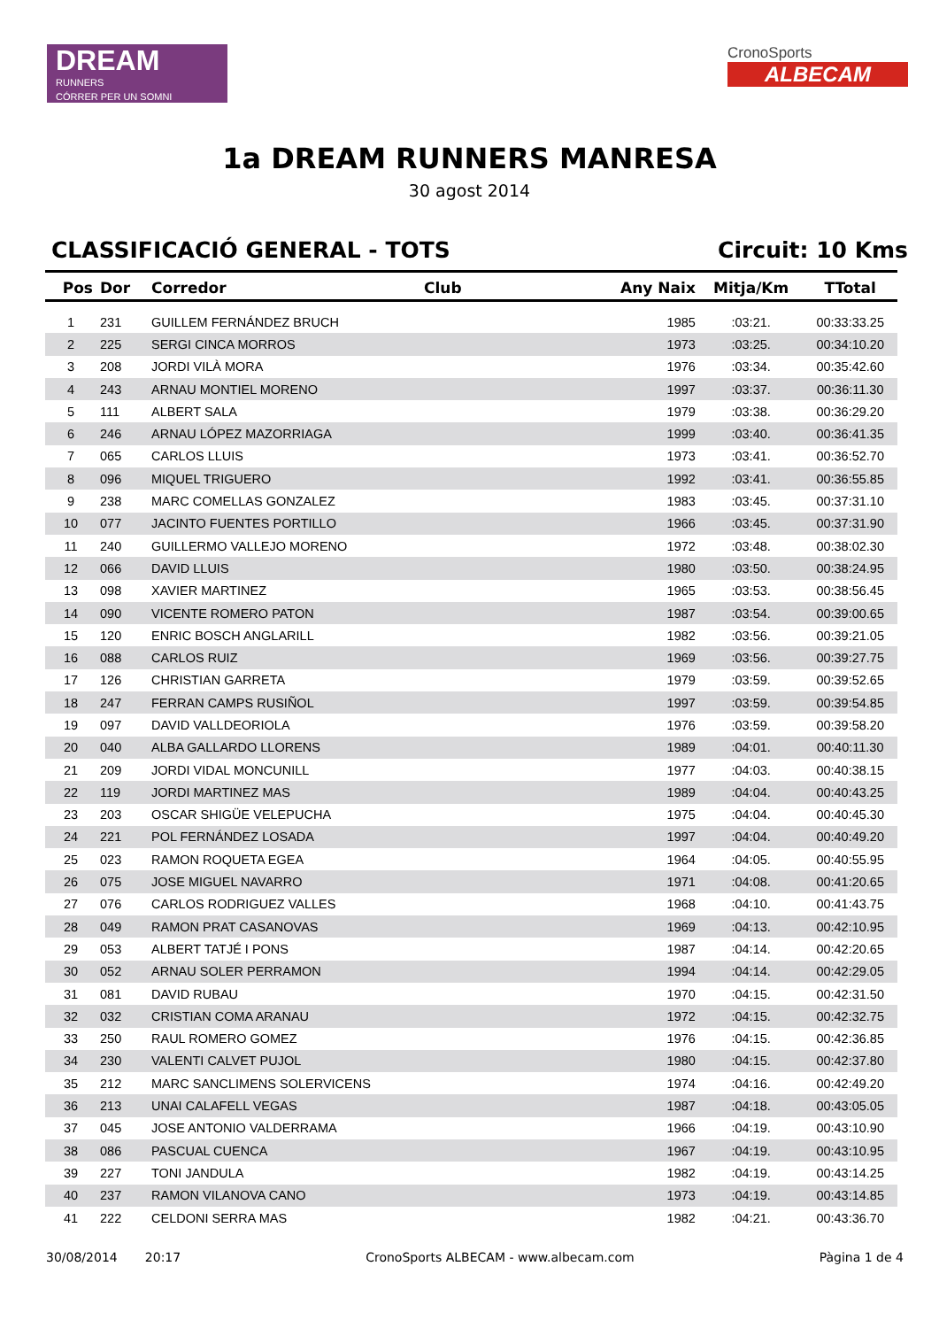DREAM
RUNNERS
CÓRRER PER UN SOMNI
CronoSports
ALBECAM
1a DREAM RUNNERS MANRESA
30 agost 2014
CLASSIFICACIÓ GENERAL - TOTS Circuit: 10 Kms
| Pos | Dor | Corredor | Club | Any Naix | Mitja/Km | TTotal |
| --- | --- | --- | --- | --- | --- | --- |
| 1 | 231 | GUILLEM FERNÁNDEZ BRUCH | | 1985 | :03:21. | 00:33:33.25 |
| 2 | 225 | SERGI CINCA MORROS | | 1973 | :03:25. | 00:34:10.20 |
| 3 | 208 | JORDI VILÀ MORA | | 1976 | :03:34. | 00:35:42.60 |
| 4 | 243 | ARNAU MONTIEL MORENO | | 1997 | :03:37. | 00:36:11.30 |
| 5 | 111 | ALBERT SALA | | 1979 | :03:38. | 00:36:29.20 |
| 6 | 246 | ARNAU LÓPEZ MAZORRIAGA | | 1999 | :03:40. | 00:36:41.35 |
| 7 | 065 | CARLOS LLUIS | | 1973 | :03:41. | 00:36:52.70 |
| 8 | 096 | MIQUEL TRIGUERO | | 1992 | :03:41. | 00:36:55.85 |
| 9 | 238 | MARC COMELLAS GONZALEZ | | 1983 | :03:45. | 00:37:31.10 |
| 10 | 077 | JACINTO FUENTES PORTILLO | | 1966 | :03:45. | 00:37:31.90 |
| 11 | 240 | GUILLERMO VALLEJO MORENO | | 1972 | :03:48. | 00:38:02.30 |
| 12 | 066 | DAVID LLUIS | | 1980 | :03:50. | 00:38:24.95 |
| 13 | 098 | XAVIER MARTINEZ | | 1965 | :03:53. | 00:38:56.45 |
| 14 | 090 | VICENTE ROMERO PATON | | 1987 | :03:54. | 00:39:00.65 |
| 15 | 120 | ENRIC BOSCH ANGLARILL | | 1982 | :03:56. | 00:39:21.05 |
| 16 | 088 | CARLOS RUIZ | | 1969 | :03:56. | 00:39:27.75 |
| 17 | 126 | CHRISTIAN GARRETA | | 1979 | :03:59. | 00:39:52.65 |
| 18 | 247 | FERRAN CAMPS RUSIÑOL | | 1997 | :03:59. | 00:39:54.85 |
| 19 | 097 | DAVID VALLDEORIOLA | | 1976 | :03:59. | 00:39:58.20 |
| 20 | 040 | ALBA GALLARDO LLORENS | | 1989 | :04:01. | 00:40:11.30 |
| 21 | 209 | JORDI VIDAL MONCUNILL | | 1977 | :04:03. | 00:40:38.15 |
| 22 | 119 | JORDI MARTINEZ MAS | | 1989 | :04:04. | 00:40:43.25 |
| 23 | 203 | OSCAR SHIGÜE VELEPUCHA | | 1975 | :04:04. | 00:40:45.30 |
| 24 | 221 | POL FERNÁNDEZ LOSADA | | 1997 | :04:04. | 00:40:49.20 |
| 25 | 023 | RAMON ROQUETA EGEA | | 1964 | :04:05. | 00:40:55.95 |
| 26 | 075 | JOSE MIGUEL NAVARRO | | 1971 | :04:08. | 00:41:20.65 |
| 27 | 076 | CARLOS RODRIGUEZ VALLES | | 1968 | :04:10. | 00:41:43.75 |
| 28 | 049 | RAMON PRAT CASANOVAS | | 1969 | :04:13. | 00:42:10.95 |
| 29 | 053 | ALBERT TATJÉ I PONS | | 1987 | :04:14. | 00:42:20.65 |
| 30 | 052 | ARNAU SOLER PERRAMON | | 1994 | :04:14. | 00:42:29.05 |
| 31 | 081 | DAVID RUBAU | | 1970 | :04:15. | 00:42:31.50 |
| 32 | 032 | CRISTIAN COMA ARANAU | | 1972 | :04:15. | 00:42:32.75 |
| 33 | 250 | RAUL ROMERO GOMEZ | | 1976 | :04:15. | 00:42:36.85 |
| 34 | 230 | VALENTI CALVET PUJOL | | 1980 | :04:15. | 00:42:37.80 |
| 35 | 212 | MARC SANCLIMENS SOLERVICENS | | 1974 | :04:16. | 00:42:49.20 |
| 36 | 213 | UNAI CALAFELL VEGAS | | 1987 | :04:18. | 00:43:05.05 |
| 37 | 045 | JOSE ANTONIO VALDERRAMA | | 1966 | :04:19. | 00:43:10.90 |
| 38 | 086 | PASCUAL CUENCA | | 1967 | :04:19. | 00:43:10.95 |
| 39 | 227 | TONI JANDULA | | 1982 | :04:19. | 00:43:14.25 |
| 40 | 237 | RAMON VILANOVA CANO | | 1973 | :04:19. | 00:43:14.85 |
| 41 | 222 | CELDONI SERRA MAS | | 1982 | :04:21. | 00:43:36.70 |
30/08/2014 20:17 CronoSports ALBECAM - www.albecam.com Pàgina 1 de 4